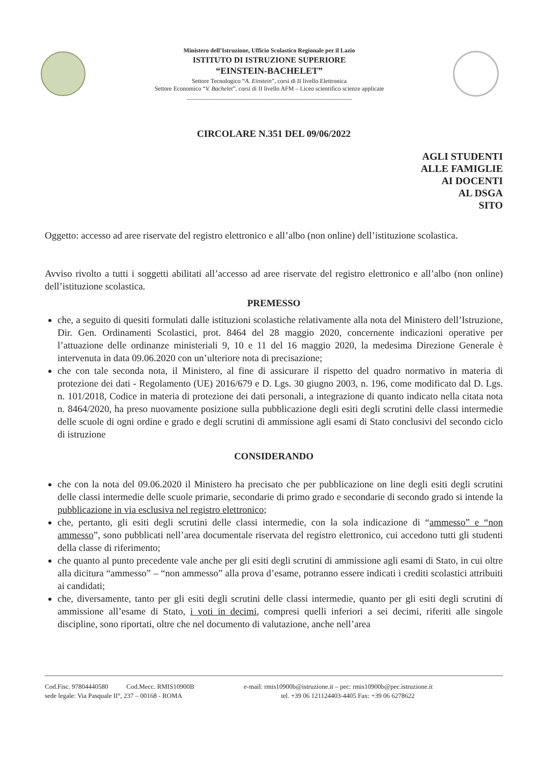Ministero dell’Istruzione, Ufficio Scolastico Regionale per il Lazio
ISTITUTO DI ISTRUZIONE SUPERIORE
“EINSTEIN-BACHELET”
Settore Tecnologico “A. Einstein”, corsi di II livello Elettronica
Settore Economico “V. Bachelet”, corsi di II livello AFM – Liceo scientifico scienze applicate
______________________________________________________
CIRCOLARE N.351 DEL 09/06/2022
AGLI STUDENTI
ALLE FAMIGLIE
AI DOCENTI
AL DSGA
SITO
Oggetto: accesso ad aree riservate del registro elettronico e all’albo (non online) dell’istituzione scolastica.
Avviso rivolto a tutti i soggetti abilitati all’accesso ad aree riservate del registro elettronico e all’albo (non online) dell’istituzione scolastica.
PREMESSO
che, a seguito di quesiti formulati dalle istituzioni scolastiche relativamente alla nota del Ministero dell’Istruzione, Dir. Gen. Ordinamenti Scolastici, prot. 8464 del 28 maggio 2020, concernente indicazioni operative per l’attuazione delle ordinanze ministeriali 9, 10 e 11 del 16 maggio 2020, la medesima Direzione Generale è intervenuta in data 09.06.2020 con un’ulteriore nota di precisazione;
che con tale seconda nota, il Ministero, al fine di assicurare il rispetto del quadro normativo in materia di protezione dei dati - Regolamento (UE) 2016/679 e D. Lgs. 30 giugno 2003, n. 196, come modificato dal D. Lgs. n. 101/2018, Codice in materia di protezione dei dati personali, a integrazione di quanto indicato nella citata nota n. 8464/2020, ha preso nuovamente posizione sulla pubblicazione degli esiti degli scrutini delle classi intermedie delle scuole di ogni ordine e grado e degli scrutini di ammissione agli esami di Stato conclusivi del secondo ciclo di istruzione
CONSIDERANDO
che con la nota del 09.06.2020 il Ministero ha precisato che per pubblicazione on line degli esiti degli scrutini delle classi intermedie delle scuole primarie, secondarie di primo grado e secondarie di secondo grado si intende la pubblicazione in via esclusiva nel registro elettronico;
che, pertanto, gli esiti degli scrutini delle classi intermedie, con la sola indicazione di “ammesso” e “non ammesso”, sono pubblicati nell’area documentale riservata del registro elettronico, cui accedono tutti gli studenti della classe di riferimento;
che quanto al punto precedente vale anche per gli esiti degli scrutini di ammissione agli esami di Stato, in cui oltre alla dicitura “ammesso” – “non ammesso” alla prova d’esame, potranno essere indicati i crediti scolastici attribuiti ai candidati;
che, diversamente, tanto per gli esiti degli scrutini delle classi intermedie, quanto per gli esiti degli scrutini di ammissione all’esame di Stato, i voti in decimi, compresi quelli inferiori a sei decimi, riferiti alle singole discipline, sono riportati, oltre che nel documento di valutazione, anche nell’area
Cod.Fisc. 97804440580 Cod.Mecc. RMIS10900B e-mail: rmis10900b@istruzione.it – pec: rmis10900b@pec.istruzione.it
sede legale: Via Pasquale II°, 237 – 00168 - ROMA tel. +39 06 121124403-4405 Fax: +39 06 6278622